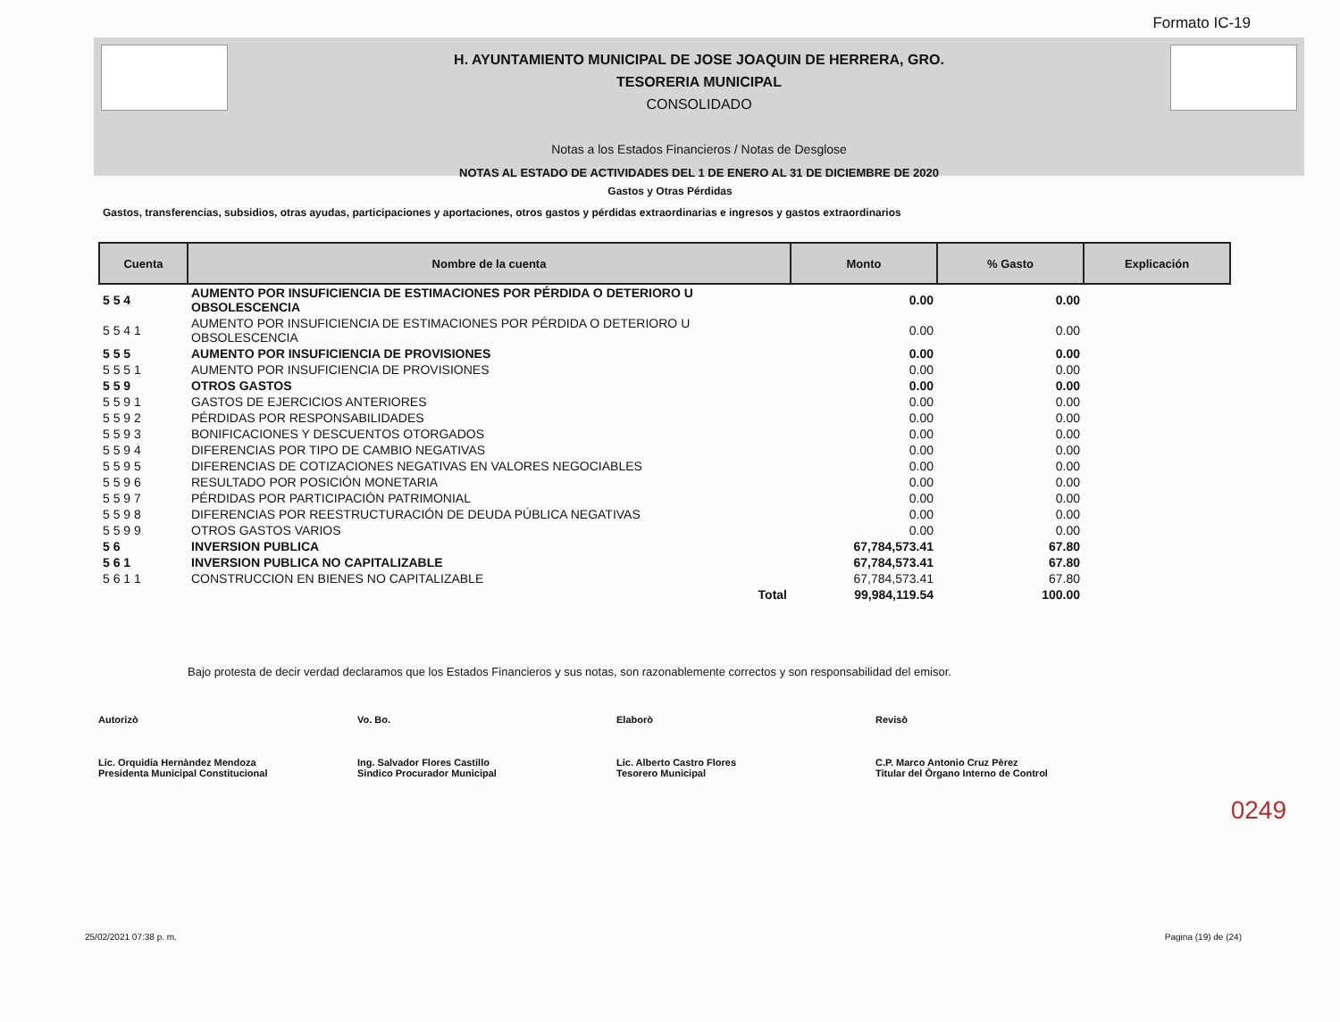Formato IC-19
H. AYUNTAMIENTO MUNICIPAL DE JOSE JOAQUIN DE HERRERA, GRO.
TESORERIA MUNICIPAL
CONSOLIDADO
Notas a los Estados Financieros / Notas de Desglose
NOTAS AL ESTADO DE ACTIVIDADES DEL 1 DE ENERO AL 31 DE DICIEMBRE DE 2020
Gastos y Otras Pérdidas
Gastos, transferencias, subsidios, otras ayudas, participaciones y aportaciones, otros gastos y pérdidas extraordinarias e ingresos y gastos extraordinarios
| Cuenta | Nombre de la cuenta | Monto | % Gasto | Explicación |
| --- | --- | --- | --- | --- |
| 5 5 4 | AUMENTO POR INSUFICIENCIA DE ESTIMACIONES POR PÉRDIDA O DETERIORO U OBSOLESCENCIA | 0.00 | 0.00 | |
| 5 5 4 1 | AUMENTO POR INSUFICIENCIA DE ESTIMACIONES POR PÉRDIDA O DETERIORO U OBSOLESCENCIA | 0.00 | 0.00 | |
| 5 5 5 | AUMENTO POR INSUFICIENCIA DE PROVISIONES | 0.00 | 0.00 | |
| 5 5 5 1 | AUMENTO POR INSUFICIENCIA DE PROVISIONES | 0.00 | 0.00 | |
| 5 5 9 | OTROS GASTOS | 0.00 | 0.00 | |
| 5 5 9 1 | GASTOS DE EJERCICIOS ANTERIORES | 0.00 | 0.00 | |
| 5 5 9 2 | PÉRDIDAS POR RESPONSABILIDADES | 0.00 | 0.00 | |
| 5 5 9 3 | BONIFICACIONES Y DESCUENTOS OTORGADOS | 0.00 | 0.00 | |
| 5 5 9 4 | DIFERENCIAS POR TIPO DE CAMBIO NEGATIVAS | 0.00 | 0.00 | |
| 5 5 9 5 | DIFERENCIAS DE COTIZACIONES NEGATIVAS EN VALORES NEGOCIABLES | 0.00 | 0.00 | |
| 5 5 9 6 | RESULTADO POR POSICIÓN MONETARIA | 0.00 | 0.00 | |
| 5 5 9 7 | PÉRDIDAS POR PARTICIPACIÓN PATRIMONIAL | 0.00 | 0.00 | |
| 5 5 9 8 | DIFERENCIAS POR REESTRUCTURACIÓN DE DEUDA PÚBLICA NEGATIVAS | 0.00 | 0.00 | |
| 5 5 9 9 | OTROS GASTOS VARIOS | 0.00 | 0.00 | |
| 5 6 | INVERSION PUBLICA | 67,784,573.41 | 67.80 | |
| 5 6 1 | INVERSION PUBLICA NO CAPITALIZABLE | 67,784,573.41 | 67.80 | |
| 5 6 1 1 | CONSTRUCCION EN BIENES NO CAPITALIZABLE | 67,784,573.41 | 67.80 | |
| | Total | 99,984,119.54 | 100.00 | |
Bajo protesta de decir verdad declaramos que los Estados Financieros y sus notas, son razonablemente correctos y son responsabilidad del emisor.
Autorizò
Lic. Orquidia Hernàndez Mendoza
Presidenta Municipal Constitucional
Vo. Bo.
Ing. Salvador Flores Castillo
Sindico Procurador Municipal
Elaborò
Lic. Alberto Castro Flores
Tesorero Municipal
Revisò
C.P. Marco Antonio Cruz Pèrez
Titular del Òrgano Interno de Control
0249
25/02/2021 07:38 p. m. Pagina (19) de (24)